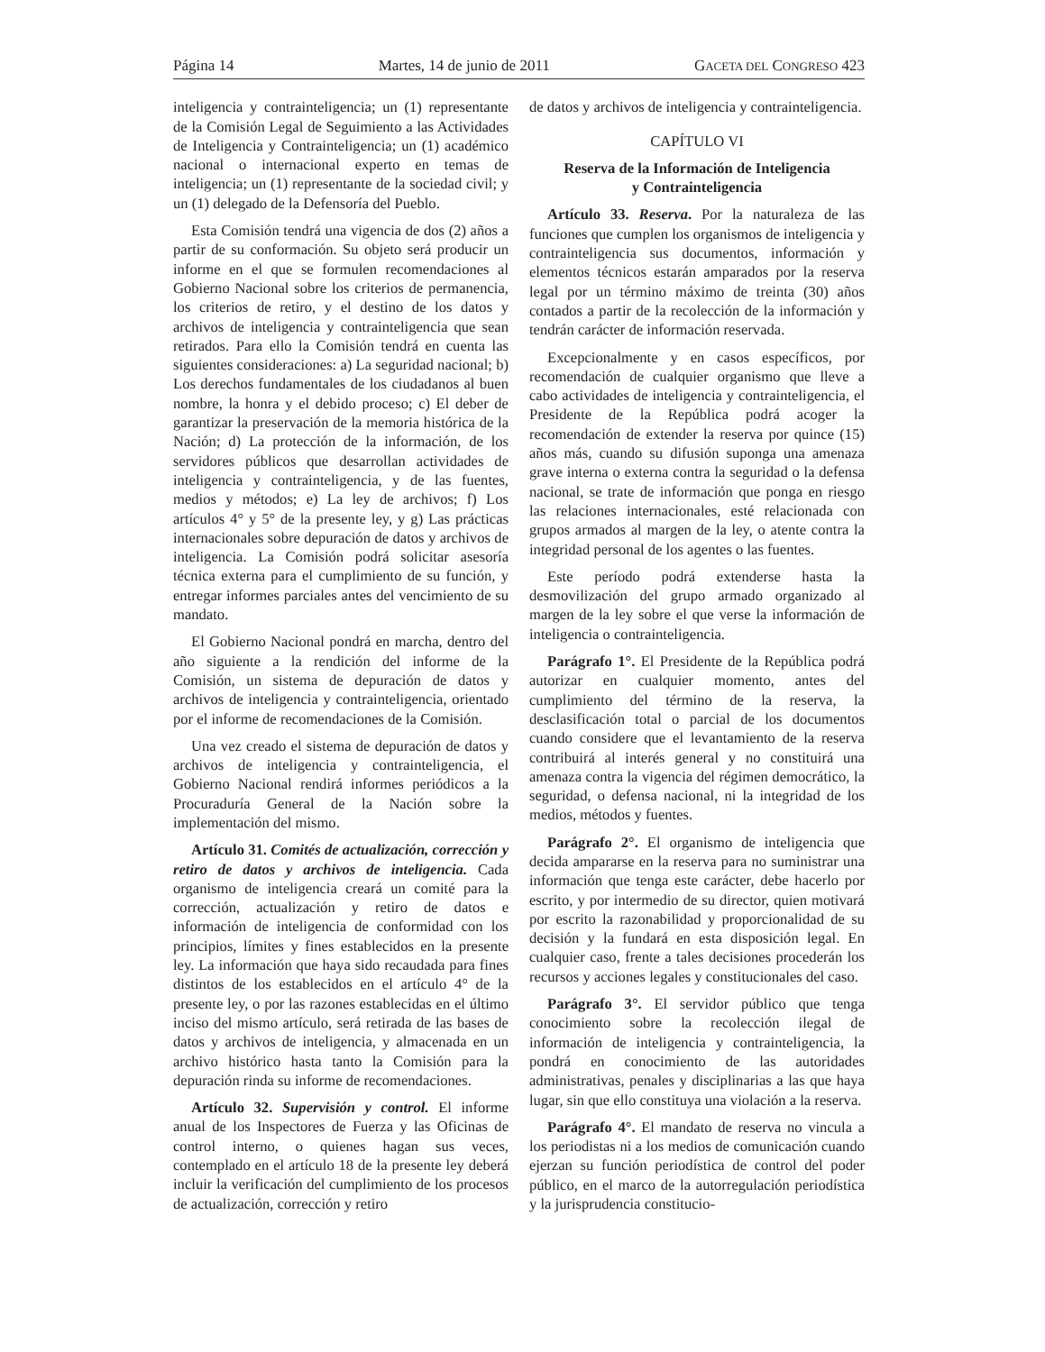Página 14 Martes, 14 de junio de 2011 GACETA DEL CONGRESO 423
inteligencia y contrainteligencia; un (1) representante de la Comisión Legal de Seguimiento a las Actividades de Inteligencia y Contrainteligencia; un (1) académico nacional o internacional experto en temas de inteligencia; un (1) representante de la sociedad civil; y un (1) delegado de la Defensoría del Pueblo.
Esta Comisión tendrá una vigencia de dos (2) años a partir de su conformación. Su objeto será producir un informe en el que se formulen recomendaciones al Gobierno Nacional sobre los criterios de permanencia, los criterios de retiro, y el destino de los datos y archivos de inteligencia y contrainteligencia que sean retirados. Para ello la Comisión tendrá en cuenta las siguientes consideraciones: a) La seguridad nacional; b) Los derechos fundamentales de los ciudadanos al buen nombre, la honra y el debido proceso; c) El deber de garantizar la preservación de la memoria histórica de la Nación; d) La protección de la información, de los servidores públicos que desarrollan actividades de inteligencia y contrainteligencia, y de las fuentes, medios y métodos; e) La ley de archivos; f) Los artículos 4° y 5° de la presente ley, y g) Las prácticas internacionales sobre depuración de datos y archivos de inteligencia. La Comisión podrá solicitar asesoría técnica externa para el cumplimiento de su función, y entregar informes parciales antes del vencimiento de su mandato.
El Gobierno Nacional pondrá en marcha, dentro del año siguiente a la rendición del informe de la Comisión, un sistema de depuración de datos y archivos de inteligencia y contrainteligencia, orientado por el informe de recomendaciones de la Comisión.
Una vez creado el sistema de depuración de datos y archivos de inteligencia y contrainteligencia, el Gobierno Nacional rendirá informes periódicos a la Procuraduría General de la Nación sobre la implementación del mismo.
Artículo 31. Comités de actualización, corrección y retiro de datos y archivos de inteligencia. Cada organismo de inteligencia creará un comité para la corrección, actualización y retiro de datos e información de inteligencia de conformidad con los principios, límites y fines establecidos en la presente ley. La información que haya sido recaudada para fines distintos de los establecidos en el artículo 4° de la presente ley, o por las razones establecidas en el último inciso del mismo artículo, será retirada de las bases de datos y archivos de inteligencia, y almacenada en un archivo histórico hasta tanto la Comisión para la depuración rinda su informe de recomendaciones.
Artículo 32. Supervisión y control. El informe anual de los Inspectores de Fuerza y las Oficinas de control interno, o quienes hagan sus veces, contemplado en el artículo 18 de la presente ley deberá incluir la verificación del cumplimiento de los procesos de actualización, corrección y retiro
de datos y archivos de inteligencia y contrainteligencia.
CAPÍTULO VI
Reserva de la Información de Inteligencia
y Contrainteligencia
Artículo 33. Reserva. Por la naturaleza de las funciones que cumplen los organismos de inteligencia y contrainteligencia sus documentos, información y elementos técnicos estarán amparados por la reserva legal por un término máximo de treinta (30) años contados a partir de la recolección de la información y tendrán carácter de información reservada.
Excepcionalmente y en casos específicos, por recomendación de cualquier organismo que lleve a cabo actividades de inteligencia y contrainteligencia, el Presidente de la República podrá acoger la recomendación de extender la reserva por quince (15) años más, cuando su difusión suponga una amenaza grave interna o externa contra la seguridad o la defensa nacional, se trate de información que ponga en riesgo las relaciones internacionales, esté relacionada con grupos armados al margen de la ley, o atente contra la integridad personal de los agentes o las fuentes.
Este período podrá extenderse hasta la desmovilización del grupo armado organizado al margen de la ley sobre el que verse la información de inteligencia o contrainteligencia.
Parágrafo 1°. El Presidente de la República podrá autorizar en cualquier momento, antes del cumplimiento del término de la reserva, la desclasificación total o parcial de los documentos cuando considere que el levantamiento de la reserva contribuirá al interés general y no constituirá una amenaza contra la vigencia del régimen democrático, la seguridad, o defensa nacional, ni la integridad de los medios, métodos y fuentes.
Parágrafo 2°. El organismo de inteligencia que decida ampararse en la reserva para no suministrar una información que tenga este carácter, debe hacerlo por escrito, y por intermedio de su director, quien motivará por escrito la razonabilidad y proporcionalidad de su decisión y la fundará en esta disposición legal. En cualquier caso, frente a tales decisiones procederán los recursos y acciones legales y constitucionales del caso.
Parágrafo 3°. El servidor público que tenga conocimiento sobre la recolección ilegal de información de inteligencia y contrainteligencia, la pondrá en conocimiento de las autoridades administrativas, penales y disciplinarias a las que haya lugar, sin que ello constituya una violación a la reserva.
Parágrafo 4°. El mandato de reserva no vincula a los periodistas ni a los medios de comunicación cuando ejerzan su función periodística de control del poder público, en el marco de la autorregulación periodística y la jurisprudencia constitucio-